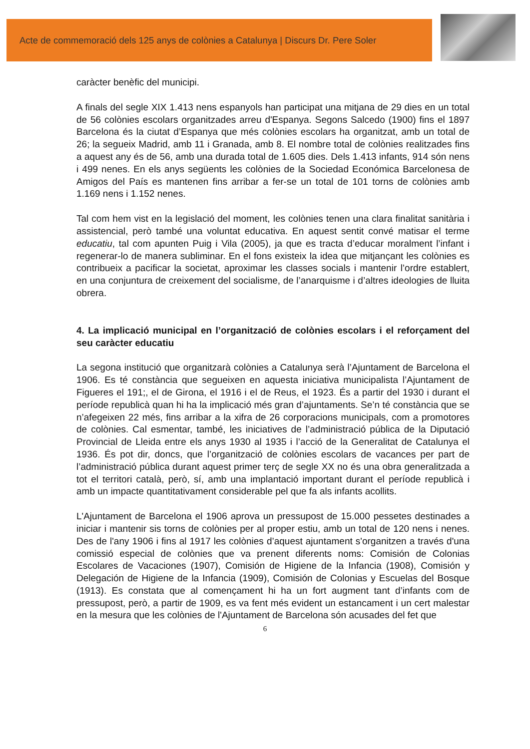Acte de commemoració dels 125 anys de colònies a Catalunya | Discurs Dr. Pere Soler
caràcter benèfic del municipi.
A finals del segle XIX 1.413 nens espanyols han participat una mitjana de 29 dies en un total de 56 colònies escolars organitzades arreu d'Espanya. Segons Salcedo (1900) fins el 1897 Barcelona és la ciutat d’Espanya que més colònies escolars ha organitzat, amb un total de 26; la segueix Madrid, amb 11 i Granada, amb 8. El nombre total de colònies realitzades fins a aquest any és de 56, amb una durada total de 1.605 dies. Dels 1.413 infants, 914 són nens i 499 nenes. En els anys següents les colònies de la Sociedad Económica Barcelonesa de Amigos del País es mantenen fins arribar a fer-se un total de 101 torns de colònies amb 1.169 nens i 1.152 nenes.
Tal com hem vist en la legislació del moment, les colònies tenen una clara finalitat sanitària i assistencial, però també una voluntat educativa. En aquest sentit convé matisar el terme educatiu, tal com apunten Puig i Vila (2005), ja que es tracta d’educar moralment l’infant i regenerar-lo de manera subliminar. En el fons existeix la idea que mitjançant les colònies es contribueix a pacificar la societat, aproximar les classes socials i mantenir l’ordre establert, en una conjuntura de creixement del socialisme, de l’anarquisme i d’altres ideologies de lluita obrera.
4. La implicació municipal en l’organització de colònies escolars i el reforçament del seu caràcter educatiu
La segona institució que organitzarà colònies a Catalunya serà l’Ajuntament de Barcelona el 1906. Es té constància que segueixen en aquesta iniciativa municipalista l’Ajuntament de Figueres el 191;, el de Girona, el 1916 i el de Reus, el 1923. És a partir del 1930 i durant el període republicà quan hi ha la implicació més gran d’ajuntaments. Se’n té constància que se n’afegeixen 22 més, fins arribar a la xifra de 26 corporacions municipals, com a promotores de colònies. Cal esmentar, també, les iniciatives de l’administració pública de la Diputació Provincial de Lleida entre els anys 1930 al 1935 i l’acció de la Generalitat de Catalunya el 1936. És pot dir, doncs, que l’organització de colònies escolars de vacances per part de l’administració pública durant aquest primer terç de segle XX no és una obra generalitzada a tot el territori català, però, sí, amb una implantació important durant el període republicà i amb un impacte quantitativament considerable pel que fa als infants acollits.
L'Ajuntament de Barcelona el 1906 aprova un pressupost de 15.000 pessetes destinades a iniciar i mantenir sis torns de colònies per al proper estiu, amb un total de 120 nens i nenes. Des de l'any 1906 i fins al 1917 les colònies d’aquest ajuntament s'organitzen a través d'una comissió especial de colònies que va prenent diferents noms: Comisión de Colonias Escolares de Vacaciones (1907), Comisión de Higiene de la Infancia (1908), Comisión y Delegación de Higiene de la Infancia (1909), Comisión de Colonias y Escuelas del Bosque (1913). Es constata que al començament hi ha un fort augment tant d’infants com de pressupost, però, a partir de 1909, es va fent més evident un estancament i un cert malestar en la mesura que les colònies de l'Ajuntament de Barcelona són acusades del fet que
6